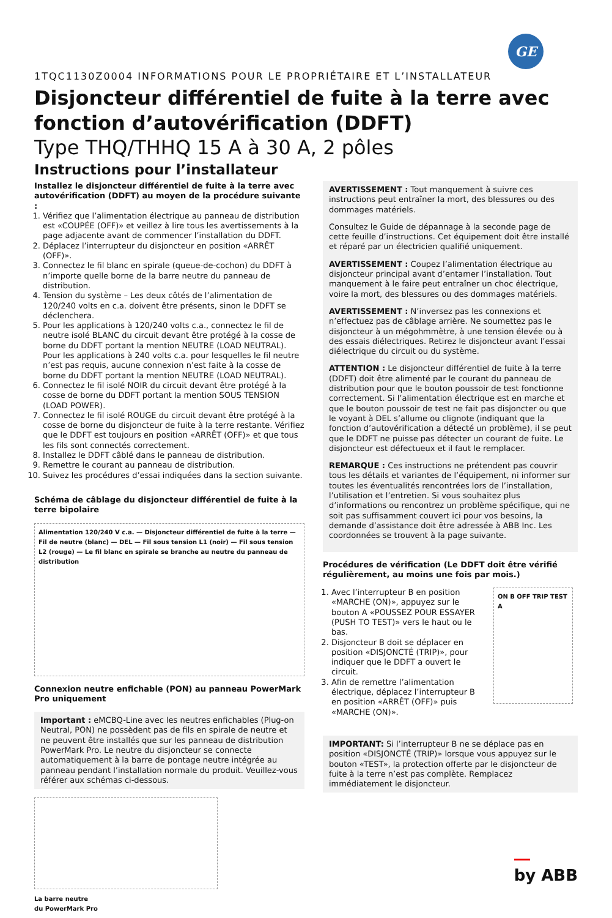GE
1TQC1130Z0004 INFORMATIONS POUR LE PROPRIÉTAIRE ET L’INSTALLATEUR
Disjoncteur différentiel de fuite à la terre avec fonction d’autovérification (DDFT)
Type THQ/THHQ 15 A à 30 A, 2 pôles
Instructions pour l’installateur
Installez le disjoncteur différentiel de fuite à la terre avec autovérification (DDFT) au moyen de la procédure suivante :
1. Vérifiez que l’alimentation électrique au panneau de distribution est «COUPÉE (OFF)» et veillez à lire tous les avertissements à la page adjacente avant de commencer l’installation du DDFT.
2. Déplacez l’interrupteur du disjoncteur en position «ARRÊT (OFF)».
3. Connectez le fil blanc en spirale (queue-de-cochon) du DDFT à n’importe quelle borne de la barre neutre du panneau de distribution.
4. Tension du système – Les deux côtés de l’alimentation de 120/240 volts en c.a. doivent être présents, sinon le DDFT se déclenchera.
5. Pour les applications à 120/240 volts c.a., connectez le fil de neutre isolé BLANC du circuit devant être protégé à la cosse de borne du DDFT portant la mention NEUTRE (LOAD NEUTRAL). Pour les applications à 240 volts c.a. pour lesquelles le fil neutre n’est pas requis, aucune connexion n’est faite à la cosse de borne du DDFT portant la mention NEUTRE (LOAD NEUTRAL).
6. Connectez le fil isolé NOIR du circuit devant être protégé à la cosse de borne du DDFT portant la mention SOUS TENSION (LOAD POWER).
7. Connectez le fil isolé ROUGE du circuit devant être protégé à la cosse de borne du disjoncteur de fuite à la terre restante. Vérifiez que le DDFT est toujours en position «ARRÊT (OFF)» et que tous les fils sont connectés correctement.
8. Installez le DDFT câblé dans le panneau de distribution.
9. Remettre le courant au panneau de distribution.
10. Suivez les procédures d’essai indiquées dans la section suivante.
Schéma de câblage du disjoncteur différentiel de fuite à la terre bipolaire
Alimentation 120/240 V c.a. — Disjoncteur différentiel de fuite à la terre — Fil de neutre (blanc) — DEL — Fil sous tension L1 (noir) — Fil sous tension L2 (rouge) — Le fil blanc en spirale se branche au neutre du panneau de distribution
Connexion neutre enfichable (PON) au panneau PowerMark Pro uniquement
Important : eMCBQ-Line avec les neutres enfichables (Plug-on Neutral, PON) ne possèdent pas de fils en spirale de neutre et ne peuvent être installés que sur les panneau de distribution PowerMark Pro. Le neutre du disjoncteur se connecte automatiquement à la barre de pontage neutre intégrée au panneau pendant l’installation normale du produit. Veuillez-vous référer aux schémas ci-dessous.
La barre neutre
du PowerMark Pro
AVERTISSEMENT : Tout manquement à suivre ces instructions peut entraîner la mort, des blessures ou des dommages matériels.
Consultez le Guide de dépannage à la seconde page de cette feuille d’instructions. Cet équipement doit être installé et réparé par un électricien qualifié uniquement.
AVERTISSEMENT : Coupez l’alimentation électrique au disjoncteur principal avant d’entamer l’installation. Tout manquement à le faire peut entraîner un choc électrique, voire la mort, des blessures ou des dommages matériels.
AVERTISSEMENT : N’inversez pas les connexions et n’effectuez pas de câblage arrière. Ne soumettez pas le disjoncteur à un mégohmmètre, à une tension élevée ou à des essais diélectriques. Retirez le disjoncteur avant l’essai diélectrique du circuit ou du système.
ATTENTION : Le disjoncteur différentiel de fuite à la terre (DDFT) doit être alimenté par le courant du panneau de distribution pour que le bouton poussoir de test fonctionne correctement. Si l’alimentation électrique est en marche et que le bouton poussoir de test ne fait pas disjoncter ou que le voyant à DEL s’allume ou clignote (indiquant que la fonction d’autovérification a détecté un problème), il se peut que le DDFT ne puisse pas détecter un courant de fuite. Le disjoncteur est défectueux et il faut le remplacer.
REMARQUE : Ces instructions ne prétendent pas couvrir tous les détails et variantes de l’équipement, ni informer sur toutes les éventualités rencontrées lors de l’installation, l’utilisation et l’entretien. Si vous souhaitez plus d’informations ou rencontrez un problème spécifique, qui ne soit pas suffisamment couvert ici pour vos besoins, la demande d’assistance doit être adressée à ABB Inc. Les coordonnées se trouvent à la page suivante.
Procédures de vérification (Le DDFT doit être vérifié régulièrement, au moins une fois par mois.)
1. Avec l’interrupteur B en position «MARCHE (ON)», appuyez sur le bouton A «POUSSEZ POUR ESSAYER (PUSH TO TEST)» vers le haut ou le bas.
2. Disjoncteur B doit se déplacer en position «DISJONCTÉ (TRIP)», pour indiquer que le DDFT a ouvert le circuit.
3. Afin de remettre l’alimentation électrique, déplacez l’interrupteur B en position «ARRÊT (OFF)» puis «MARCHE (ON)».
ON B OFF TRIP TEST A
IMPORTANT: Si l’interrupteur B ne se déplace pas en position «DISJONCTÉ (TRIP)» lorsque vous appuyez sur le bouton «TEST», la protection offerte par le disjoncteur de fuite à la terre n’est pas complète. Remplacez immédiatement le disjoncteur.
by ABB